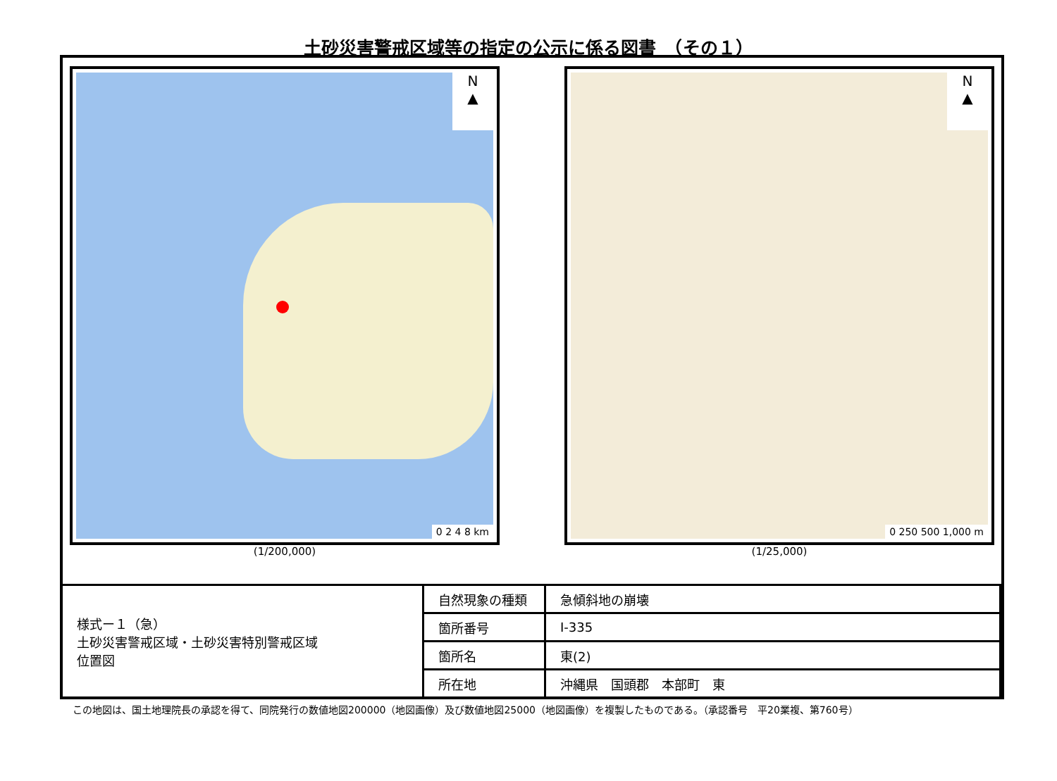土砂災害警戒区域等の指定の公示に係る図書　（その１）
N
▲
0 2 4 8 km
(1/200,000)
N
▲
0 250 500 1,000 m
(1/25,000)
| 様式ー１（急） 土砂災害警戒区域・土砂災害特別警戒区域 位置図 | 自然現象の種類 | 急傾斜地の崩壊 |
| | 箇所番号 | Ⅰ-335 |
| | 箇所名 | 東(2) |
| | 所在地 | 沖縄県 国頭郡 本部町 東 |
この地図は、国土地理院長の承認を得て、同院発行の数値地図200000（地図画像）及び数値地図25000（地図画像）を複製したものである。（承認番号　平20業複、第760号）